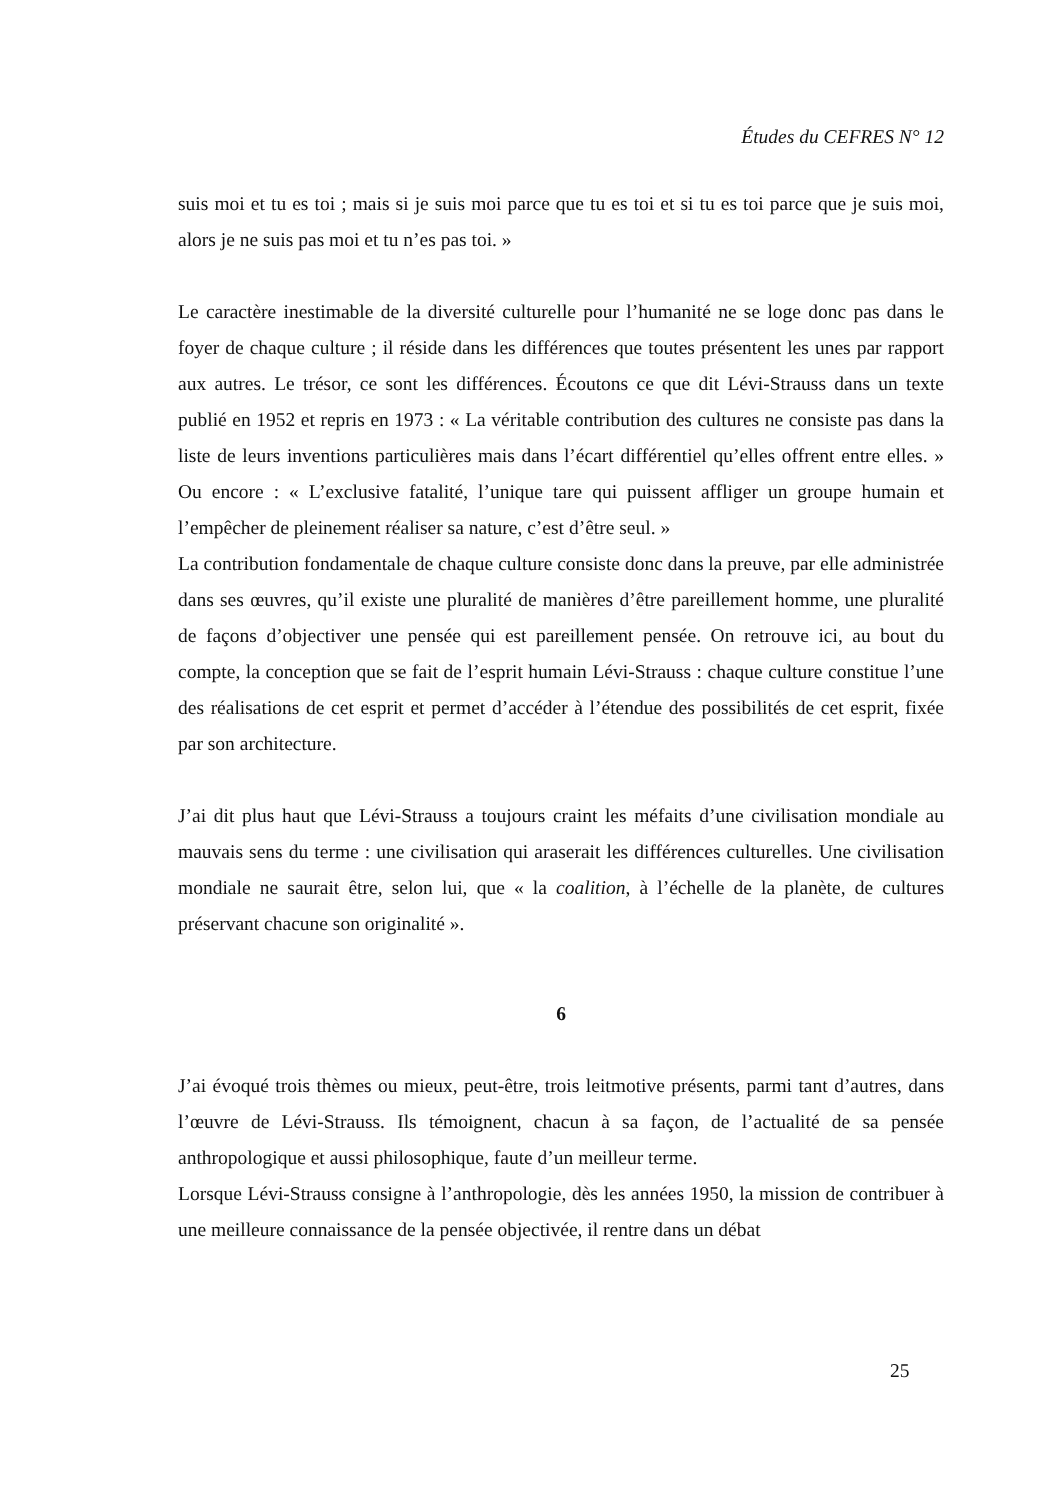Études du CEFRES N° 12
suis moi et tu es toi ; mais si je suis moi parce que tu es toi et si tu es toi parce que je suis moi, alors je ne suis pas moi et tu n’es pas toi. »
Le caractère inestimable de la diversité culturelle pour l’humanité ne se loge donc pas dans le foyer de chaque culture ; il réside dans les différences que toutes présentent les unes par rapport aux autres. Le trésor, ce sont les différences. Écoutons ce que dit Lévi-Strauss dans un texte publié en 1952 et repris en 1973 : « La véritable contribution des cultures ne consiste pas dans la liste de leurs inventions particulières mais dans l’écart différentiel qu’elles offrent entre elles. » Ou encore : « L’exclusive fatalité, l’unique tare qui puissent affliger un groupe humain et l’empêcher de pleinement réaliser sa nature, c’est d’être seul. »
La contribution fondamentale de chaque culture consiste donc dans la preuve, par elle administrée dans ses œuvres, qu’il existe une pluralité de manières d’être pareillement homme, une pluralité de façons d’objectiver une pensée qui est pareillement pensée. On retrouve ici, au bout du compte, la conception que se fait de l’esprit humain Lévi-Strauss : chaque culture constitue l’une des réalisations de cet esprit et permet d’accéder à l’étendue des possibilités de cet esprit, fixée par son architecture.
J’ai dit plus haut que Lévi-Strauss a toujours craint les méfaits d’une civilisation mondiale au mauvais sens du terme : une civilisation qui araserait les différences culturelles. Une civilisation mondiale ne saurait être, selon lui, que « la coalition, à l’échelle de la planète, de cultures préservant chacune son originalité ».
6
J’ai évoqué trois thèmes ou mieux, peut-être, trois leitmotive présents, parmi tant d’autres, dans l’œuvre de Lévi-Strauss. Ils témoignent, chacun à sa façon, de l’actualité de sa pensée anthropologique et aussi philosophique, faute d’un meilleur terme.
Lorsque Lévi-Strauss consigne à l’anthropologie, dès les années 1950, la mission de contribuer à une meilleure connaissance de la pensée objectivée, il rentre dans un débat
25